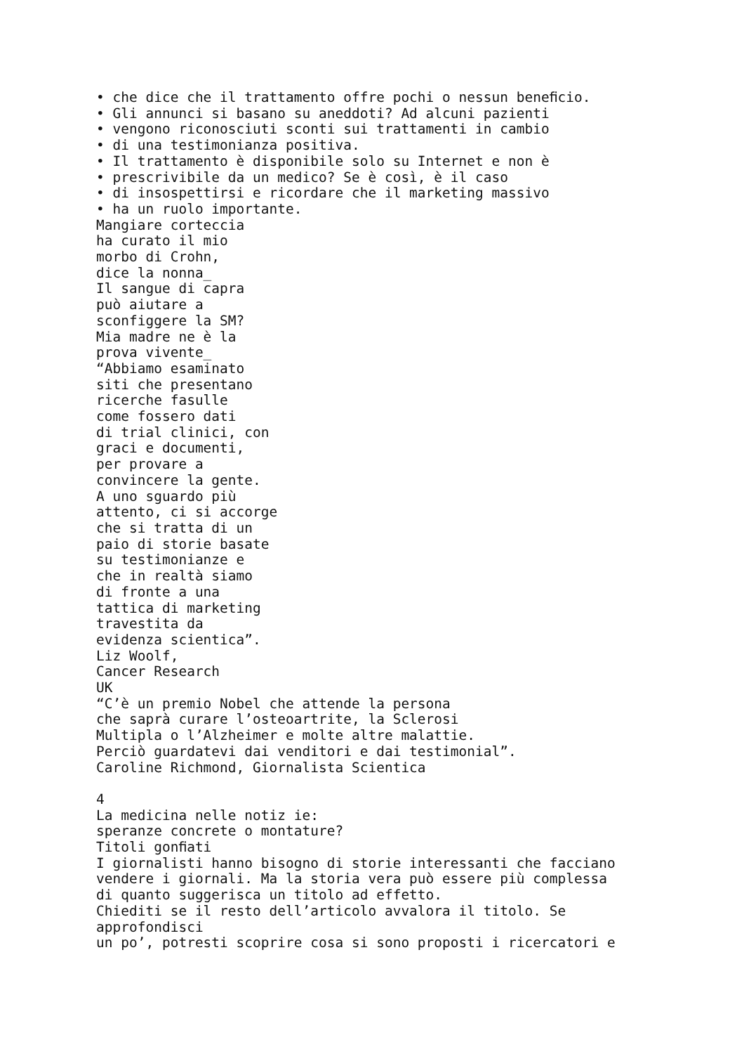• che dice che il trattamento offre pochi o nessun beneﬁcio. • Gli annunci si basano su aneddoti? Ad alcuni pazienti • vengono riconosciuti sconti sui trattamenti in cambio • di una testimonianza positiva. • Il trattamento è disponibile solo su Internet e non è • prescrivibile da un medico? Se è così, è il caso • di insospettirsi e ricordare che il marketing massivo • ha un ruolo importante. Mangiare corteccia ha curato il mio morbo di Crohn, dice la nonna_ Il sangue di capra può aiutare a sconfiggere la SM? Mia madre ne è la prova vivente_ “Abbiamo esaminato siti che presentano ricerche fasulle come fossero dati di trial clinici, con graci e documenti, per provare a convincere la gente. A uno sguardo più attento, ci si accorge che si tratta di un paio di storie basate su testimonianze e che in realtà siamo di fronte a una tattica di marketing travestita da evidenza scientica”. Liz Woolf, Cancer Research UK “C’è un premio Nobel che attende la persona che saprà curare l’osteoartrite, la Sclerosi Multipla o l’Alzheimer e molte altre malattie. Perciò guardatevi dai venditori e dai testimonial”. Caroline Richmond, Giornalista Scientica 4 La medicina nelle notiz ie: speranze concrete o montature? Titoli gonﬁati I giornalisti hanno bisogno di storie interessanti che facciano vendere i giornali. Ma la storia vera può essere più complessa di quanto suggerisca un titolo ad effetto. Chiediti se il resto dell’articolo avvalora il titolo. Se approfondisci un po’, potresti scoprire cosa si sono proposti i ricercatori e